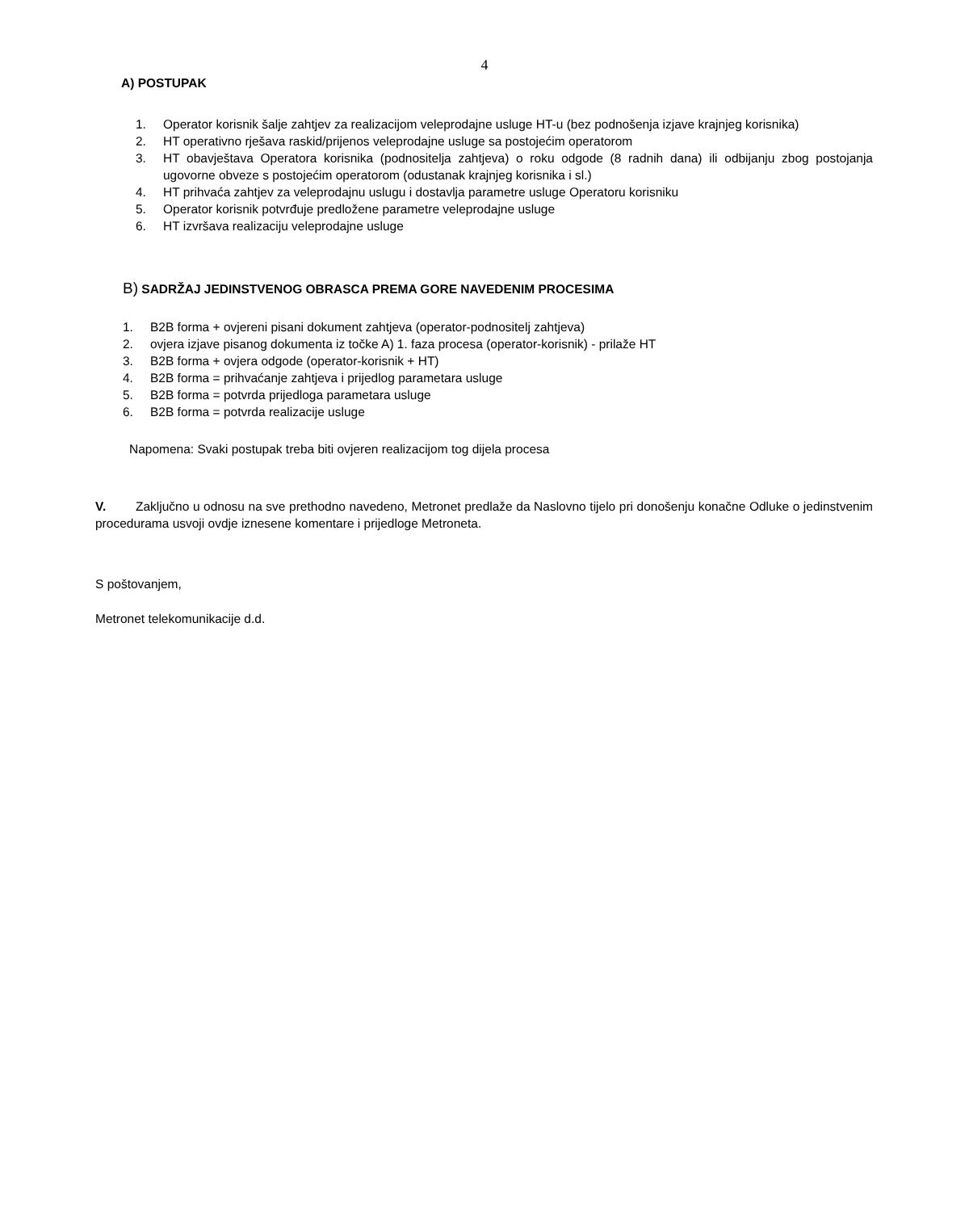4
A) POSTUPAK
1. Operator korisnik šalje zahtjev za realizacijom veleprodajne usluge HT-u (bez podnošenja izjave krajnjeg korisnika)
2. HT operativno rješava raskid/prijenos veleprodajne usluge sa postojećim operatorom
3. HT obavještava Operatora korisnika (podnositelja zahtjeva) o roku odgode (8 radnih dana) ili odbijanju zbog postojanja ugovorne obveze s postojećim operatorom (odustanak krajnjeg korisnika i sl.)
4. HT prihvaća zahtjev za veleprodajnu uslugu i dostavlja parametre usluge Operatoru korisniku
5. Operator korisnik potvrđuje predložene parametre veleprodajne usluge
6. HT izvršava realizaciju veleprodajne usluge
B) SADRŽAJ JEDINSTVENOG OBRASCA PREMA GORE NAVEDENIM PROCESIMA
1. B2B forma + ovjereni pisani dokument zahtjeva (operator-podnositelj zahtjeva)
2. ovjera izjave pisanog dokumenta iz točke A) 1. faza procesa (operator-korisnik) - prilaže HT
3. B2B forma + ovjera odgode (operator-korisnik + HT)
4. B2B forma = prihvaćanje zahtjeva i prijedlog parametara usluge
5. B2B forma = potvrda prijedloga parametara usluge
6. B2B forma = potvrda realizacije usluge
Napomena: Svaki postupak treba biti ovjeren realizacijom tog dijela procesa
V. Zaključno u odnosu na sve prethodno navedeno, Metronet predlaže da Naslovno tijelo pri donošenju konačne Odluke o jedinstvenim procedurama usvoji ovdje iznesene komentare i prijedloge Metroneta.
S poštovanjem,
Metronet telekomunikacije d.d.